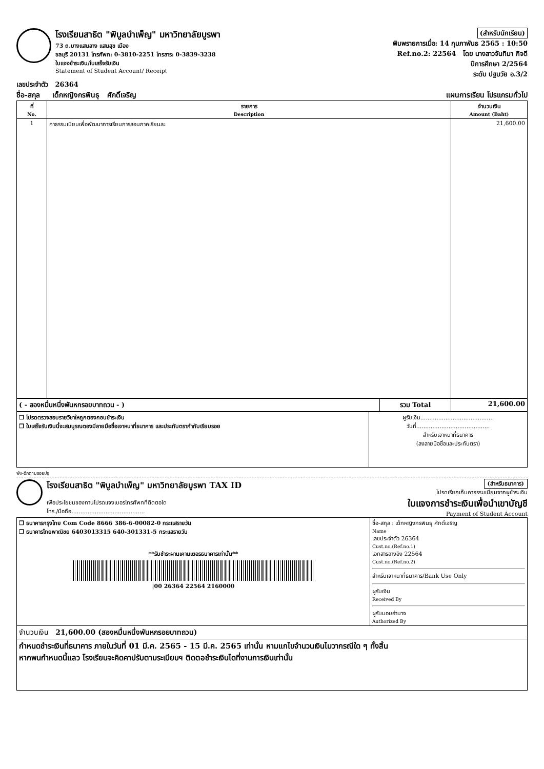โรงเรียนสาธิต "พิบูลบำเพ็ญ" มหาวิทยาลัยบูรพา
73 ถ.บางแสนลาง แสนสุข เมือง
ชลบุรี 20131 โทรศัพท: 0-3810-2251 โทรสาร: 0-3839-3238
ใบแจงชำระเงิน/ใบเสร็จรับเงิน
Statement of Student Account/ Receipt
(สำหรับนักเรียน)
พิมพรายการเมื่อ: 14 กุมภาพันธ 2565 : 10:50
Ref.no.2: 22564 โดย นางสาวจันทิมา กิจดี
ปีการศึกษา 2/2564
ระดับ ปฐมวัย อ.3/2
เลขประจำตัว 26364
ชื่อ-สกุล เด็กหญิงกรพินธุ ศักดิ์เจริญ แผนการเรียน โปรแกรมทั่วไป
| ที่ No. | รายการ Description | จำนวนเงิน Amount (Baht) |
| --- | --- | --- |
| 1 | คาธรรมเนียมเพื่อพัฒนาการเรียนการสอนภาคเรียนละ | 21,600.00 |
| ( - สองหมื่นหนึ่งพันหกรอยบาทถวน - ) | รวม Total | 21,600.00 |
| ❒ โปรดตรวจสอบรายวิชาใหถูกตองกอนชำระเงิน ❒ ใบเสร็จรับเงินนี้จะสมบูรณตองมีลายมือชื่อเจาหนาที่ธนาคาร และประทับตรากำกับเรียบรอย | ผูรับเงิน......................................... วันที่......................................... สำหรับเจาหนาที่ธนาคาร (ลงลายมือชื่อและประทับตรา) |
พับ-ฉีกตามรอยปรุ
โรงเรียนสาธิต "พิบูลบำเพ็ญ" มหาวิทยาลัยบูรพา TAX ID
เพื่อประโยชนของทานโปรดแจงเบอรโทรศัพทที่ติดตอได
โทร./มือถือ.........................................
(สำหรับธนาคาร)
โปรดเรียกเก็บคาธรรมเนียมจากผูชำระเงิน
ใบแจงการชำระเงินเพื่อนำเขาบัญชี
Payment of Student Account
| ❒ ธนาคารกรุงไทย Com Code 8666 386-6-00082-0 กระแสรายวัน ❒ ธนาคารไทยพาณิชย 6403013315 640-301331-5 กระแสรายวัน **รับชำระผานเคานเตอรธนาคารเท่านั้น** /00 26364 22564 2160000 | ชื่อ-สกุล : เด็กหญิงกรพินธุ ศักดิ์เจริญ Name เลขประจำตัว 26364 Cust.no,(Ref.no.1) เอกสารอางอิง 22564 Cust.no,(Ref.no.2) สำหรับเจาหนาที่ธนาคาร/Bank Use Only ผูรับเงิน Received By ผูรับมอบอำนาจ Authorized By |
| จำนวนเงิน 21,600.00 (สองหมื่นหนึ่งพันหกรอยบาทถวน) | |
| กำหนดชำระเงินที่ธนาคาร ภายในวันที่ 01 มี.ค. 2565 - 15 มี.ค. 2565 เท่านั้น หามแกไขจำนวนเงินไมวากรณีใด ๆ ทั้งสิ้น หากพนกำหนดนี้แลว โรงเรียนจะคิดคาปรับตามระเบียบฯ ติดตอชำระเงินไดที่งานการเงินเท่านั้น | |